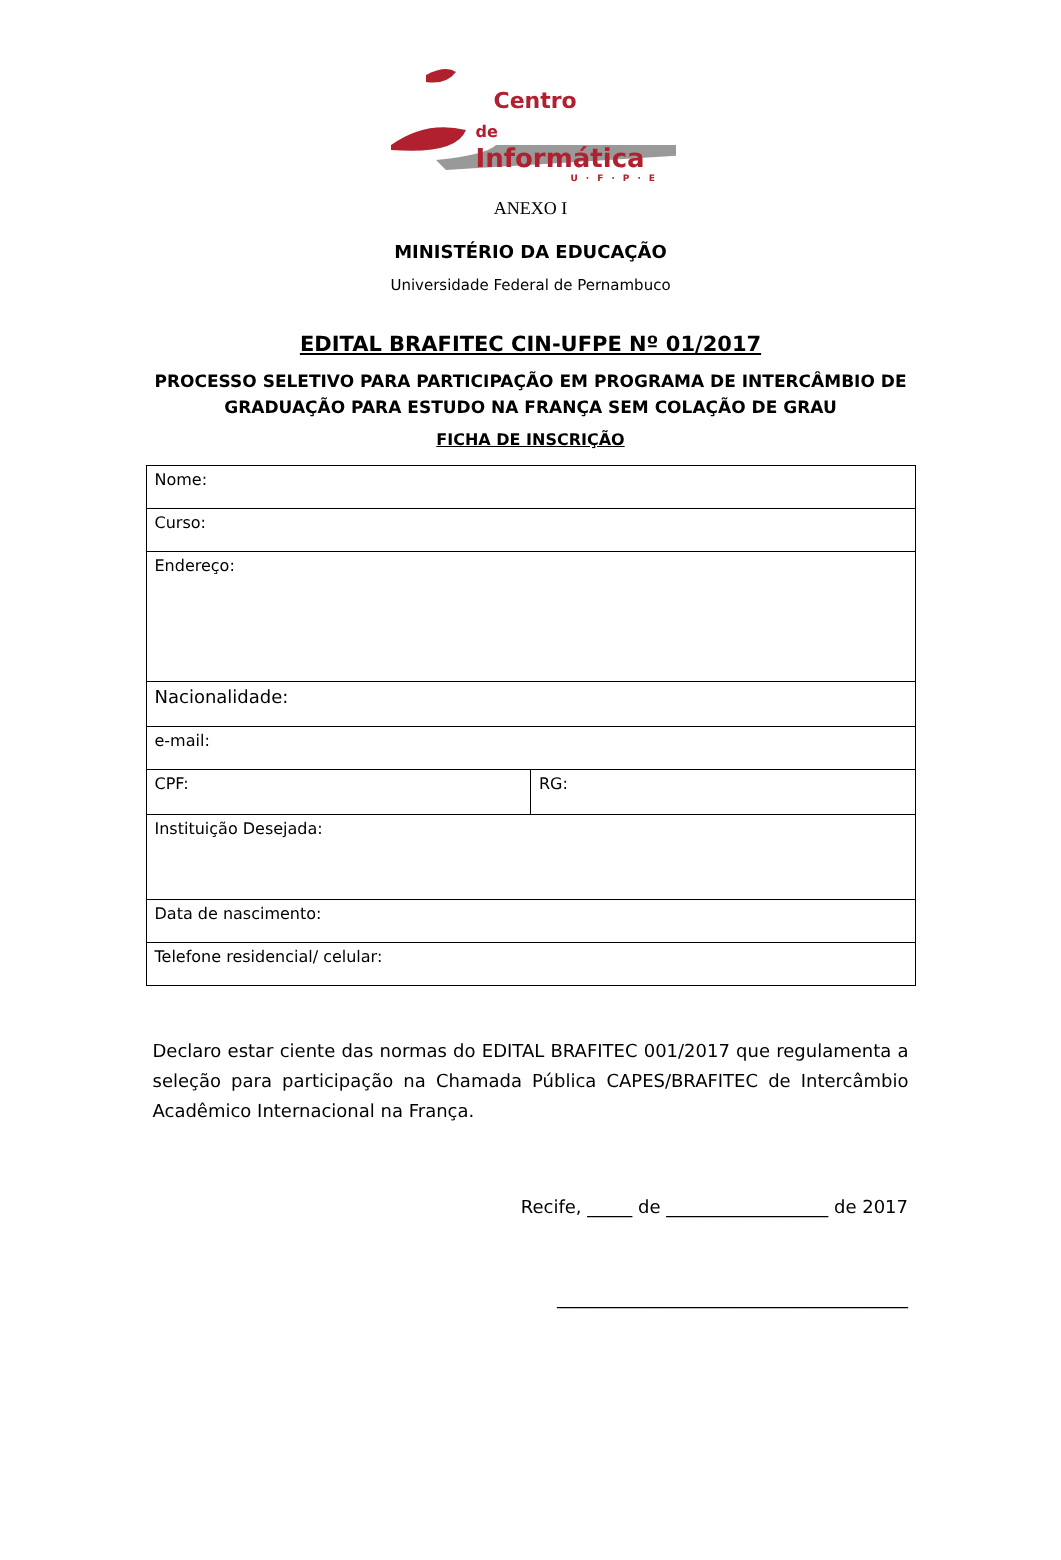Centro
de Informática
U·F·P·E
ANEXO I
MINISTÉRIO DA EDUCAÇÃO
Universidade Federal de Pernambuco
EDITAL BRAFITEC CIN-UFPE Nº 01/2017
PROCESSO SELETIVO PARA PARTICIPAÇÃO EM PROGRAMA DE INTERCÂMBIO DE
GRADUAÇÃO PARA ESTUDO NA FRANÇA SEM COLAÇÃO DE GRAU
FICHA DE INSCRIÇÃO
| Nome: | |
| Curso: | |
| Endereço: | |
| Nacionalidade: | |
| e-mail: | |
| CPF: | RG: |
| Instituição Desejada: | |
| Data de nascimento: | |
| Telefone residencial/ celular: | |
Declaro estar ciente das normas do EDITAL BRAFITEC 001/2017 que regulamenta a seleção para participação na Chamada Pública CAPES/BRAFITEC de Intercâmbio Acadêmico Internacional na França.
Recife, _____ de __________________ de 2017
_______________________________________